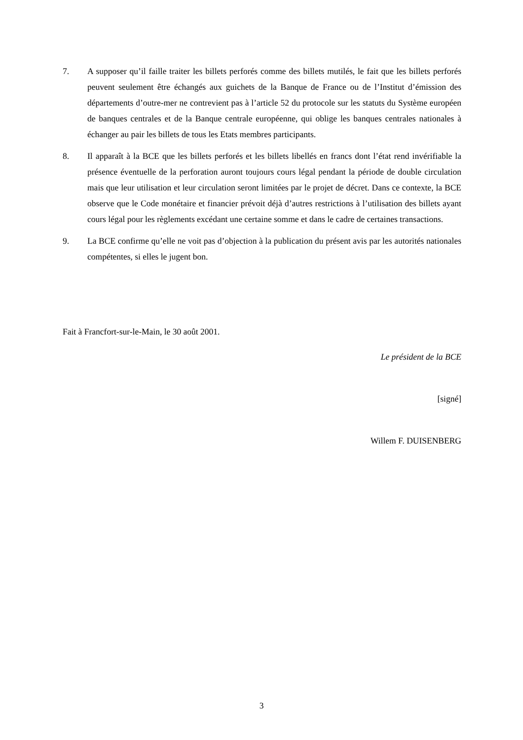7. A supposer qu’il faille traiter les billets perforés comme des billets mutilés, le fait que les billets perforés peuvent seulement être échangés aux guichets de la Banque de France ou de l’Institut d’émission des départements d’outre-mer ne contrevient pas à l’article 52 du protocole sur les statuts du Système européen de banques centrales et de la Banque centrale européenne, qui oblige les banques centrales nationales à échanger au pair les billets de tous les Etats membres participants.
8. Il apparaît à la BCE que les billets perforés et les billets libellés en francs dont l’état rend invérifiable la présence éventuelle de la perforation auront toujours cours légal pendant la période de double circulation mais que leur utilisation et leur circulation seront limitées par le projet de décret. Dans ce contexte, la BCE observe que le Code monétaire et financier prévoit déjà d’autres restrictions à l’utilisation des billets ayant cours légal pour les règlements excédant une certaine somme et dans le cadre de certaines transactions.
9. La BCE confirme qu’elle ne voit pas d’objection à la publication du présent avis par les autorités nationales compétentes, si elles le jugent bon.
Fait à Francfort-sur-le-Main, le 30 août 2001.
Le président de la BCE
[signé]
Willem F. DUISENBERG
3